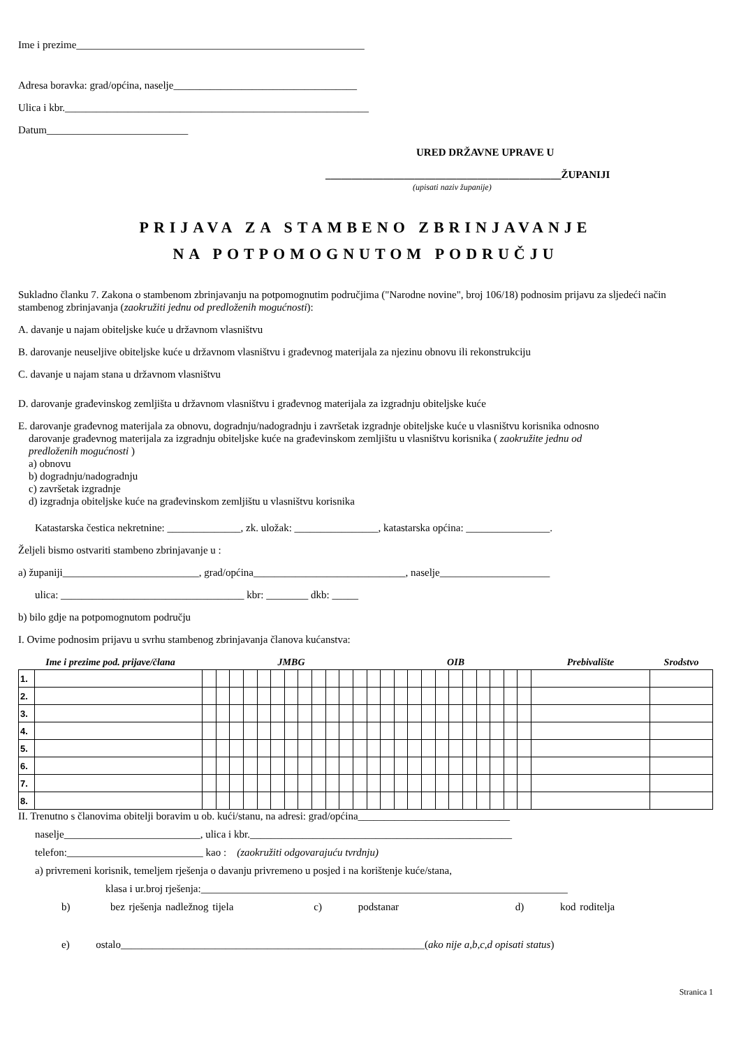Ime i prezime_______________________________________________________
Adresa boravka: grad/općina, naselje___________________________________
Ulica i kbr.__________________________________________________________
Datum___________________________
URED DRŽAVNE UPRAVE U
_____________________________________________ŽUPANIJI
(upisati naziv županije)
PRIJAVA ZA STAMBENO ZBRINJAVANJE
NA POTPOMOGNUTOM PODRUČJU
Sukladno članku 7. Zakona o stambenom zbrinjavanju na potpomognutim područjima ("Narodne novine", broj 106/18) podnosim prijavu za sljedeći način stambenog zbrinjavanja (zaokružiti jednu od predloženih mogućnosti):
A. davanje u najam obiteljske kuće u državnom vlasništvu
B. darovanje neuseljive obiteljske kuće u državnom vlasništvu i građevnog materijala za njezinu obnovu ili rekonstrukciju
C. davanje u najam stana u državnom vlasništvu
D. darovanje građevinskog zemljišta u državnom vlasništvu i građevnog materijala za izgradnju obiteljske kuće
E. darovanje građevnog materijala za obnovu, dogradnju/nadogradnju i završetak izgradnje obiteljske kuće u vlasništvu korisnika odnosno
darovanje građevnog materijala za izgradnju obiteljske kuće na građevinskom zemljištu u vlasništvu korisnika ( zaokružite jednu od
predloženih mogućnosti )
a) obnovu
b) dogradnju/nadogradnju
c) završetak izgradnje
d) izgradnja obiteljske kuće na građevinskom zemljištu u vlasništvu korisnika
Katastarska čestica nekretnine: ______________, zk. uložak: ________________, katastarska općina: ________________.
Željeli bismo ostvariti stambeno zbrinjavanje u :
a) županiji__________________________, grad/općina_____________________________, naselje_____________________
ulica: ___________________________________ kbr: ________ dkb: _____
b) bilo gdje na potpomognutom području
I. Ovime podnosim prijavu u svrhu stambenog zbrinjavanja članova kućanstva:
| Ime i prezime pod. prijave/člana | | JMBG | | | | | | | | | | | | | OIB | | | | | | | | | | | Prebivalište | Srodstvo |
| --- | --- | --- | --- | --- | --- | --- | --- | --- | --- | --- | --- | --- | --- | --- | --- | --- | --- | --- | --- | --- | --- | --- | --- | --- | --- | --- | --- |
| 1. | | | | | | | | | | | | | | | | | | | | | | | | | | | |
| 2. | | | | | | | | | | | | | | | | | | | | | | | | | | | |
| 3. | | | | | | | | | | | | | | | | | | | | | | | | | | | |
| 4. | | | | | | | | | | | | | | | | | | | | | | | | | | | |
| 5. | | | | | | | | | | | | | | | | | | | | | | | | | | | |
| 6. | | | | | | | | | | | | | | | | | | | | | | | | | | | |
| 7. | | | | | | | | | | | | | | | | | | | | | | | | | | | |
| 8. | | | | | | | | | | | | | | | | | | | | | | | | | | | |
II. Trenutno s članovima obitelji boravim u ob. kući/stanu, na adresi: grad/općina_____________________________
naselje__________________________, ulica i kbr.__________________________________________________
telefon:__________________________ kao : (zaokružiti odgovarajuću tvrdnju)
a) privremeni korisnik, temeljem rješenja o davanju privremeno u posjed i na korištenje kuće/stana,
klasa i ur.broj rješenja:______________________________________________________________________
b) bez rješenja nadležnog tijela c) podstanar d) kod roditelja
e) ostalo__________________________________________________________(ako nije a,b,c,d opisati status)
Stranica 1